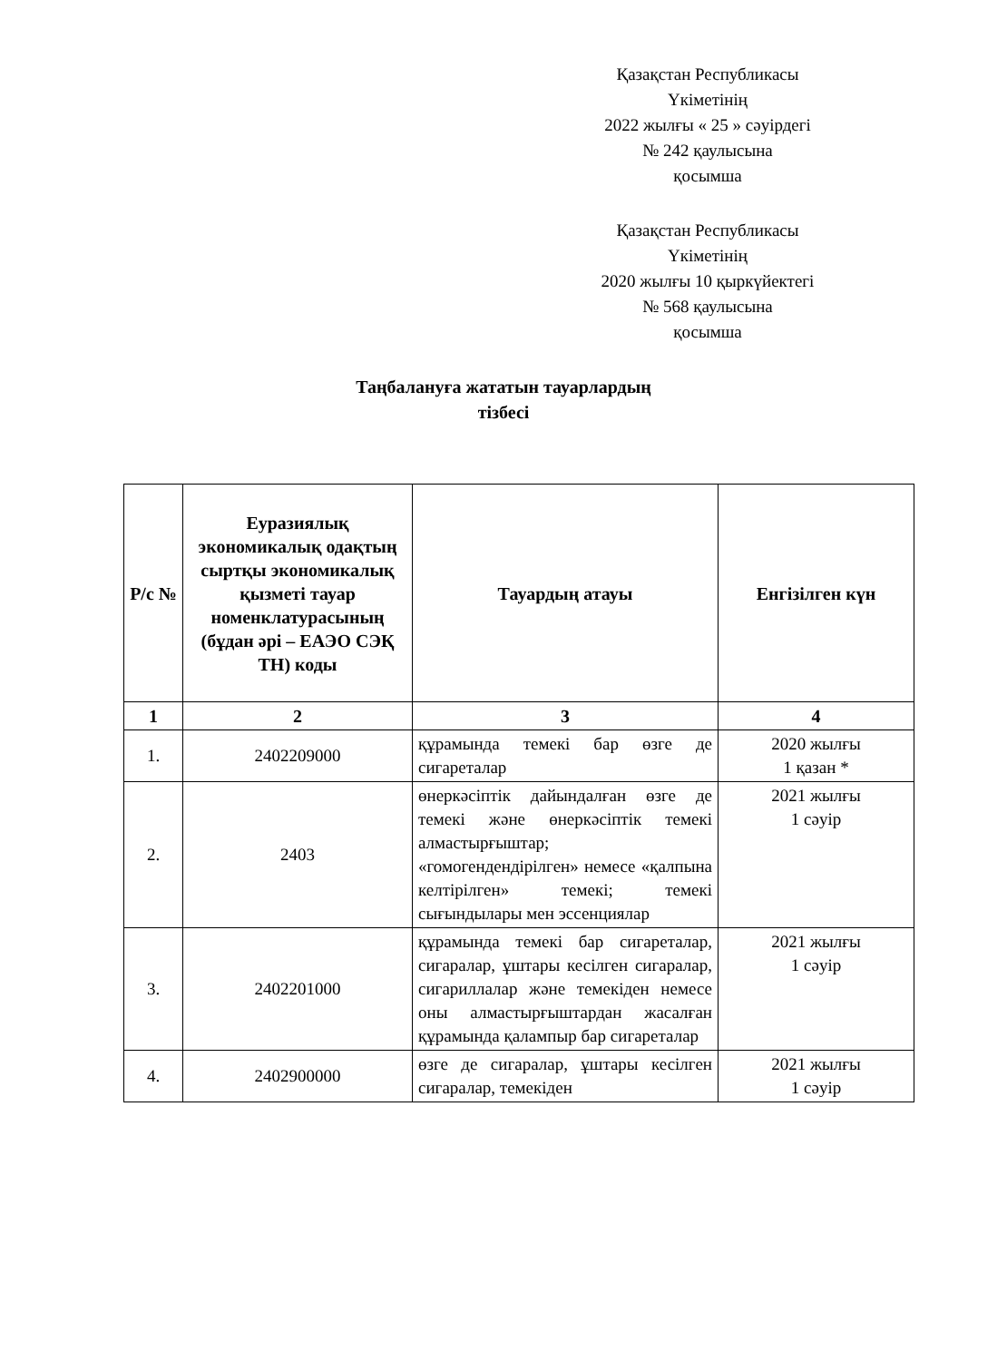Қазақстан Республикасы
Үкіметінің
2022 жылғы « 25 » сәуірдегі
№ 242 қаулысына
қосымша
Қазақстан Республикасы
Үкіметінің
2020 жылғы 10 қыркүйектегі
№ 568 қаулысына
қосымша
Таңбалануға жататын тауарлардың
тізбесі
| Р/с № | Еуразиялық экономикалық одақтың сыртқы экономикалық қызметі тауар номенклатурасының (бұдан әрі – ЕАЭО СЭҚ ТН) коды | Тауардың атауы | Енгізілген күн |
| --- | --- | --- | --- |
| 1 | 2 | 3 | 4 |
| 1. | 2402209000 | құрамында темекі бар өзге де сигареталар | 2020 жылғы 1 қазан * |
| 2. | 2403 | өнеркәсіптік дайындалған өзге де темекі және өнеркәсіптік темекі алмастырғыштар; «гомогендендірілген» немесе «қалпына келтірілген» темекі; темекі сығындылары мен эссенциялар | 2021 жылғы 1 сәуір |
| 3. | 2402201000 | құрамында темекі бар сигареталар, сигаралар, ұштары кесілген сигаралар, сигариллалар және темекіден немесе оны алмастырғыштардан жасалған құрамында қалампыр бар сигареталар | 2021 жылғы 1 сәуір |
| 4. | 2402900000 | өзге де сигаралар, ұштары кесілген сигаралар, темекіден | 2021 жылғы 1 сәуір |